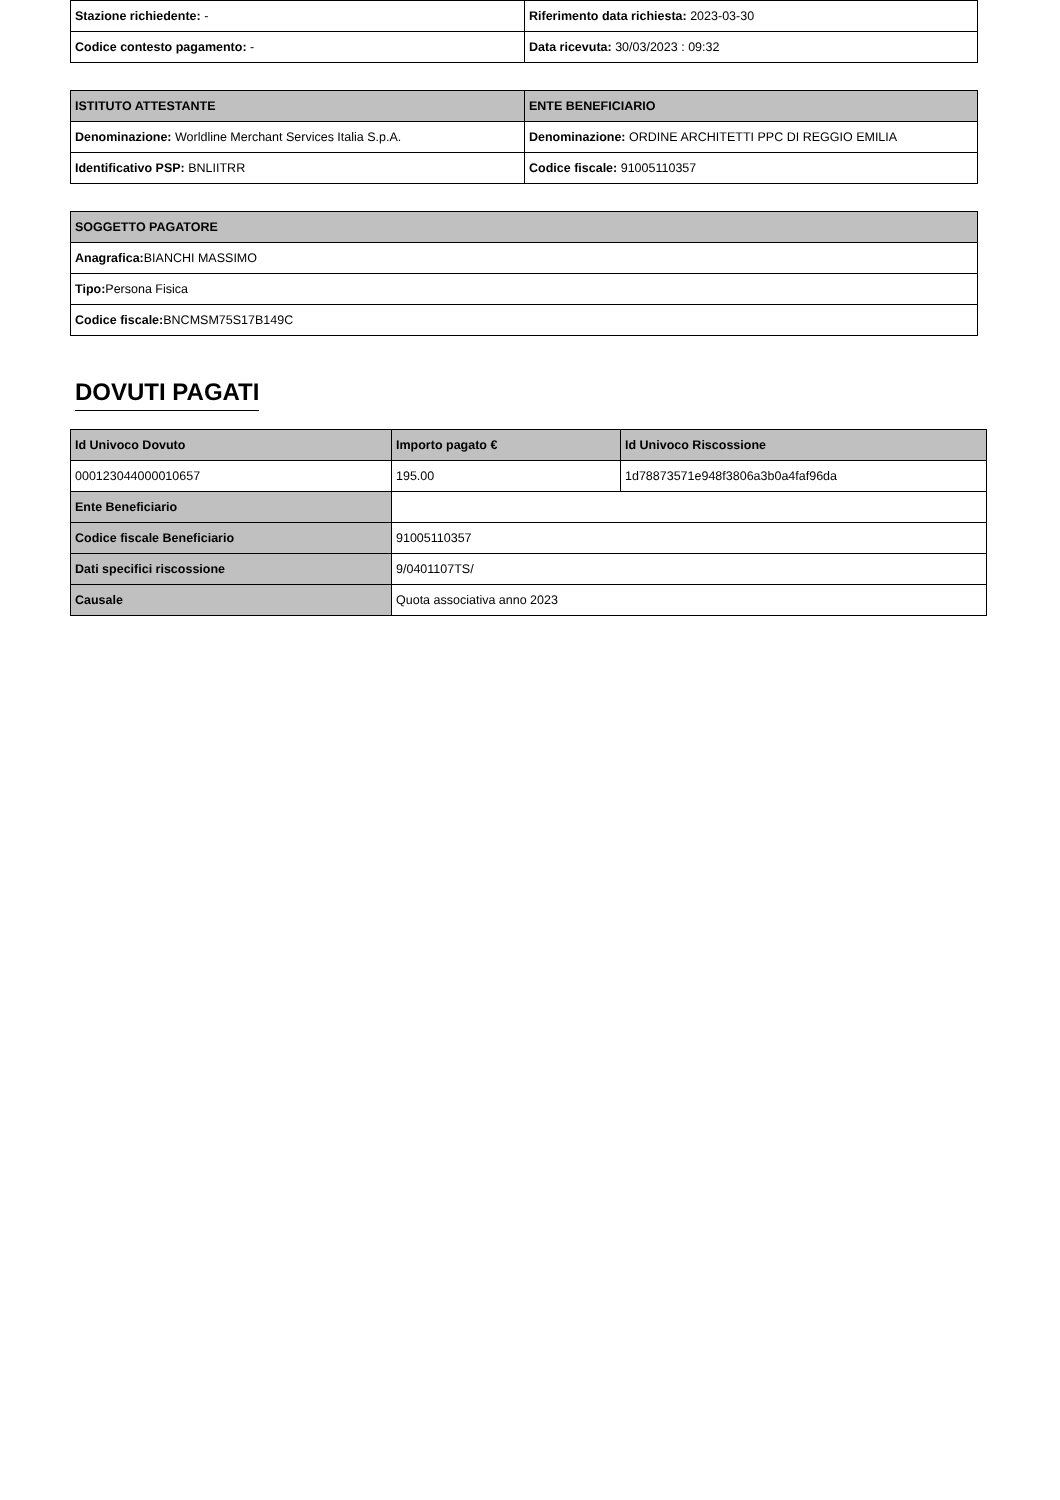| Stazione richiedente: - | Riferimento data richiesta: 2023-03-30 |
| Codice contesto pagamento: - | Data ricevuta: 30/03/2023 : 09:32 |
| ISTITUTO ATTESTANTE | ENTE BENEFICIARIO |
| --- | --- |
| Denominazione: Worldline Merchant Services Italia S.p.A. | Denominazione: ORDINE ARCHITETTI PPC DI REGGIO EMILIA |
| Identificativo PSP: BNLIITRR | Codice fiscale: 91005110357 |
| SOGGETTO PAGATORE |
| --- |
| Anagrafica: BIANCHI MASSIMO |
| Tipo: Persona Fisica |
| Codice fiscale: BNCMSM75S17B149C |
DOVUTI PAGATI
| Id Univoco Dovuto | Importo pagato € | Id Univoco Riscossione |
| --- | --- | --- |
| 000123044000010657 | 195.00 | 1d78873571e948f3806a3b0a4faf96da |
| Ente Beneficiario | | |
| Codice fiscale Beneficiario | 91005110357 | |
| Dati specifici riscossione | 9/0401107TS/ | |
| Causale | Quota associativa anno 2023 | |